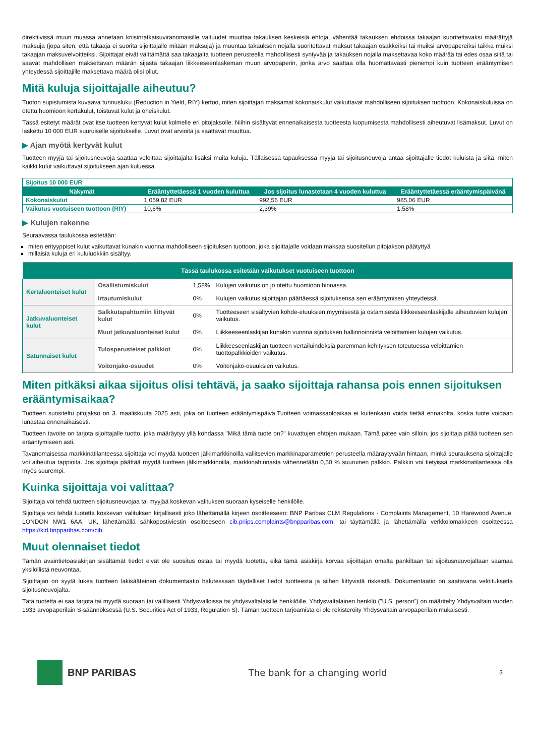direktiivissä muun muassa annetaan kriisinratkaisuviranomaisille valtuudet muuttaa takauksen keskeisiä ehtoja, vähentää takauksen ehdoissa takaajan suoritettavaksi määrättyjä maksuja (jopa siten, että takaaja ei suorita sijoittajalle mitään maksuja) ja muuntaa takauksen nojalla suoritettavat maksut takaajan osakkeiksi tai muiksi arvopapereiksi taikka muiksi takaajan maksuvelvoitteiksi. Sijoittajat eivät välttämättä saa takaajalta tuotteen perusteella mahdollisesti syntyvää ja takauksen nojalla maksettavaa koko määrää tai edes osaa siitä tai saavat mahdollisen maksettavan määrän sijasta takaajan liikkeeseenlaskeman muun arvopaperin, jonka arvo saattaa olla huomattavasti pienempi kuin tuotteen erääntymisen yhteydessä sijoittajille maksettava määrä olisi ollut.
Mitä kuluja sijoittajalle aiheutuu?
Tuoton supistumista kuvaava tunnusluku (Reduction in Yield, RIY) kertoo, miten sijoittajan maksamat kokonaiskulut vaikuttavat mahdolliseen sijoituksen tuottoon. Kokonaiskuluissa on otettu huomioon kertakulut, toistuvat kulut ja oheiskulut.
Tässä esitetyt määrät ovat itse tuotteen kertyvät kulut kolmelle eri pitojaksolle. Niihin sisältyvät ennenaikaisesta tuotteesta luopumisesta mahdollisesti aiheutuvat lisämaksut. Luvut on laskettu 10 000 EUR suuruiselle sijoitukselle. Luvut ovat arvioita ja saattavat muuttua.
▶ Ajan myötä kertyvät kulut
Tuotteen myyjä tai sijoitusneuvoja saattaa veloittaa sijoittajalta lisäksi muita kuluja. Tällaisessa tapauksessa myyjä tai sijoitusneuvoja antaa sijoittajalle tiedot kuluista ja siitä, miten kaikki kulut vaikuttavat sijoitukseen ajan kuluessa.
| Sijoitus 10 000 EUR | | | |
| Näkymät | Erääntyttetäessä 1 vuoden kuluttua | Jos sijoitus lunastetaan 4 vuoden kuluttua | Erääntyttetäessä erääntymispäivänä |
| Kokonaiskulut | 1 059,82 EUR | 992,56 EUR | 985,06 EUR |
| Vaikutus vuotuiseen tuottoon (RIY) | 10,6% | 2,39% | 1,58% |
▶ Kulujen rakenne
Seuraavassa taulukossa esitetään:
miten erityyppiset kulut vaikuttavat kunakin vuonna mahdolliseen sijoituksen tuottoon, joka sijoittajalle voidaan maksaa suositellun pitojakson päätyttyä
millaisia kuluja eri kululuokkiin sisältyy.
| Tässä taulukossa esitetään vaikutukset vuotuiseen tuottoon | | | |
| --- | --- | --- | --- |
| Kertaluonteiset kulut | Osallistumiskulut | 1,58% | Kulujen vaikutus on jo otettu huomioon hinnassa. |
| | Irtautumiskulut | 0% | Kulujen vaikutus sijoittajan päättäessä sijoituksensa sen erääntymisen yhteydessä. |
| Jatkuvaluonteiset kulut | Salkkutapahtumiin liittyvät kulut | 0% | Tuotteeseen sisältyvien kohde-etuuksien myymisestä ja ostamisesta liikkeeseenlaskijalle aiheutuvien kulujen vaikutus. |
| | Muut jatkuvaluonteiset kulut | 0% | Liikkeeseenlaskijan kunakin vuonna sijoituksen hallinnoinnista veloittamien kulujen vaikutus. |
| Satunnaiset kulut | Tulosperusteiset palkkiot | 0% | Liikkeeseenlaskijan tuotteen vertailuindeksiä paremman kehityksen toteutuessa veloittamien tuottopalkkioiden vaikutus. |
| | Voitonjako-osuudet | 0% | Voitonjako-osuuksien vaikutus. |
Miten pitkäksi aikaa sijoitus olisi tehtävä, ja saako sijoittaja rahansa pois ennen sijoituksen erääntymisaikaa?
Tuotteen suositeltu pitojakso on 3. maaliskuuta 2025 asti, joka on tuotteen erääntymispäivä.Tuotteen voimassaoloaikaa ei kuitenkaan voida tietää ennakolta, koska tuote voidaan lunastaa ennenaikaisesti.
Tuotteen tavoite on tarjota sijoittajalle tuotto, joka määräytyy yllä kohdassa "Mikä tämä tuote on?" kuvattujen ehtojen mukaan. Tämä pätee vain silloin, jos sijoittaja pitää tuotteen sen erääntymiseen asti.
Tavanomaisessa markkinatilanteessa sijoittaja voi myydä tuotteen jälkimarkkinoilla vallitsevien markkinaparametrien perusteella määräytyvään hintaan, minkä seurauksena sijoittajalle voi aiheutua tappioita. Jos sijoittaja päättää myydä tuotteen jälkimarkkinoilla, markkinahinnasta vähennetään 0,50 % suuruinen palkkio. Palkkio voi tietyissä markkinatilanteissa olla myös suurempi.
Kuinka sijoittaja voi valittaa?
Sijoittaja voi tehdä tuotteen sijoitusneuvojaa tai myyjää koskevan valituksen suoraan kyseiselle henkilölle.
Sijoittaja voi tehdä tuotetta koskevan valituksen kirjallisesti joko lähettämällä kirjeen osoitteeseen: BNP Paribas CLM Regulations - Complaints Management, 10 Harewood Avenue, LONDON NW1 6AA, UK, lähettämällä sähköpostiviestin osoitteeseen cib.priips.complaints@bnpparibas.com, tai täyttämällä ja lähettämällä verkkolomakkeen osoitteessa https://kid.bnpparibas.com/cib.
Muut olennaiset tiedot
Tämän avaintietoasiakirjan sisältämät tiedot eivät ole suositus ostaa tai myydä tuotetta, eikä tämä asiakirja korvaa sijoittajan omalta pankiltaan tai sijoitusneuvojaltaan saamaa yksilöllistä neuvontaa.
Sijoittajan on syytä lukea tuotteen lakisääteinen dokumentaatio halutessaan täydelliset tiedot tuotteesta ja siihen liittyvistä riskeistä. Dokumentaatio on saatavana veloituksetta sijoitusneuvojalta.
Tätä tuotetta ei saa tarjota tai myydä suoraan tai välillisesti Yhdysvalloissa tai yhdysvaltalaisille henkilöille. Yhdysvaltalainen henkilö ("U.S. person") on määritelty Yhdysvaltain vuoden 1933 arvopaperilain S-säännöksessä (U.S. Securities Act of 1933, Regulation S). Tämän tuotteen tarjoamista ei ole rekisteröity Yhdysvaltain arvopaperilain mukaisesti.
BNP PARIBAS The bank for a changing world
3